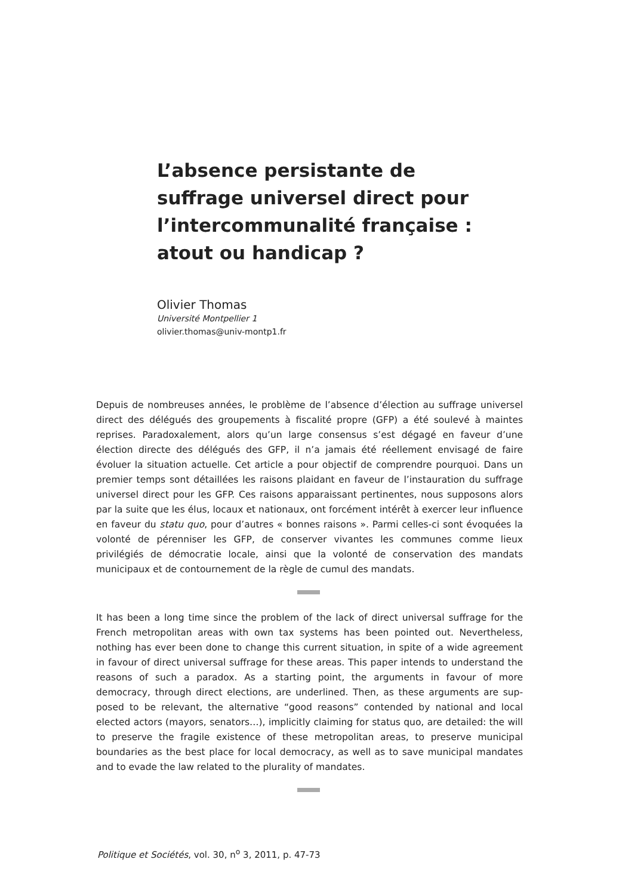L’absence persistante de suffrage universel direct pour l’intercommunalité française : atout ou handicap ?
Olivier Thomas
Université Montpellier 1
olivier.thomas@univ-montp1.fr
Depuis de nombreuses années, le problème de l’absence d’élection au suffrage universel direct des délégués des groupements à fiscalité propre (GFP) a été soulevé à maintes reprises. Paradoxalement, alors qu’un large consensus s’est dégagé en faveur d’une élection directe des délégués des GFP, il n’a jamais été réellement envisagé de faire évoluer la situation actuelle. Cet article a pour objectif de comprendre pourquoi. Dans un premier temps sont détaillées les raisons plaidant en faveur de l’instauration du suffrage universel direct pour les GFP. Ces raisons apparaissant pertinentes, nous supposons alors par la suite que les élus, locaux et nationaux, ont forcément intérêt à exercer leur influence en faveur du statu quo, pour d’autres « bonnes raisons ». Parmi celles-ci sont évoquées la volonté de pérenniser les GFP, de conserver vivantes les communes comme lieux privilégiés de démocratie locale, ainsi que la volonté de conservation des mandats municipaux et de contournement de la règle de cumul des mandats.
It has been a long time since the problem of the lack of direct universal suffrage for the French metropolitan areas with own tax systems has been pointed out. Nevertheless, nothing has ever been done to change this current situation, in spite of a wide agreement in favour of direct universal suffrage for these areas. This paper intends to understand the reasons of such a paradox. As a starting point, the arguments in favour of more democracy, through direct elections, are underlined. Then, as these arguments are sup­posed to be relevant, the alternative “good reasons” contended by national and local elected actors (mayors, senators…), implicitly claiming for status quo, are detailed: the will to preserve the fragile existence of these metropolitan areas, to preserve municipal boundaries as the best place for local democracy, as well as to save municipal mandates and to evade the law related to the plurality of mandates.
Politique et Sociétés, vol. 30, n<sup>o</sup> 3, 2011, p. 47-73